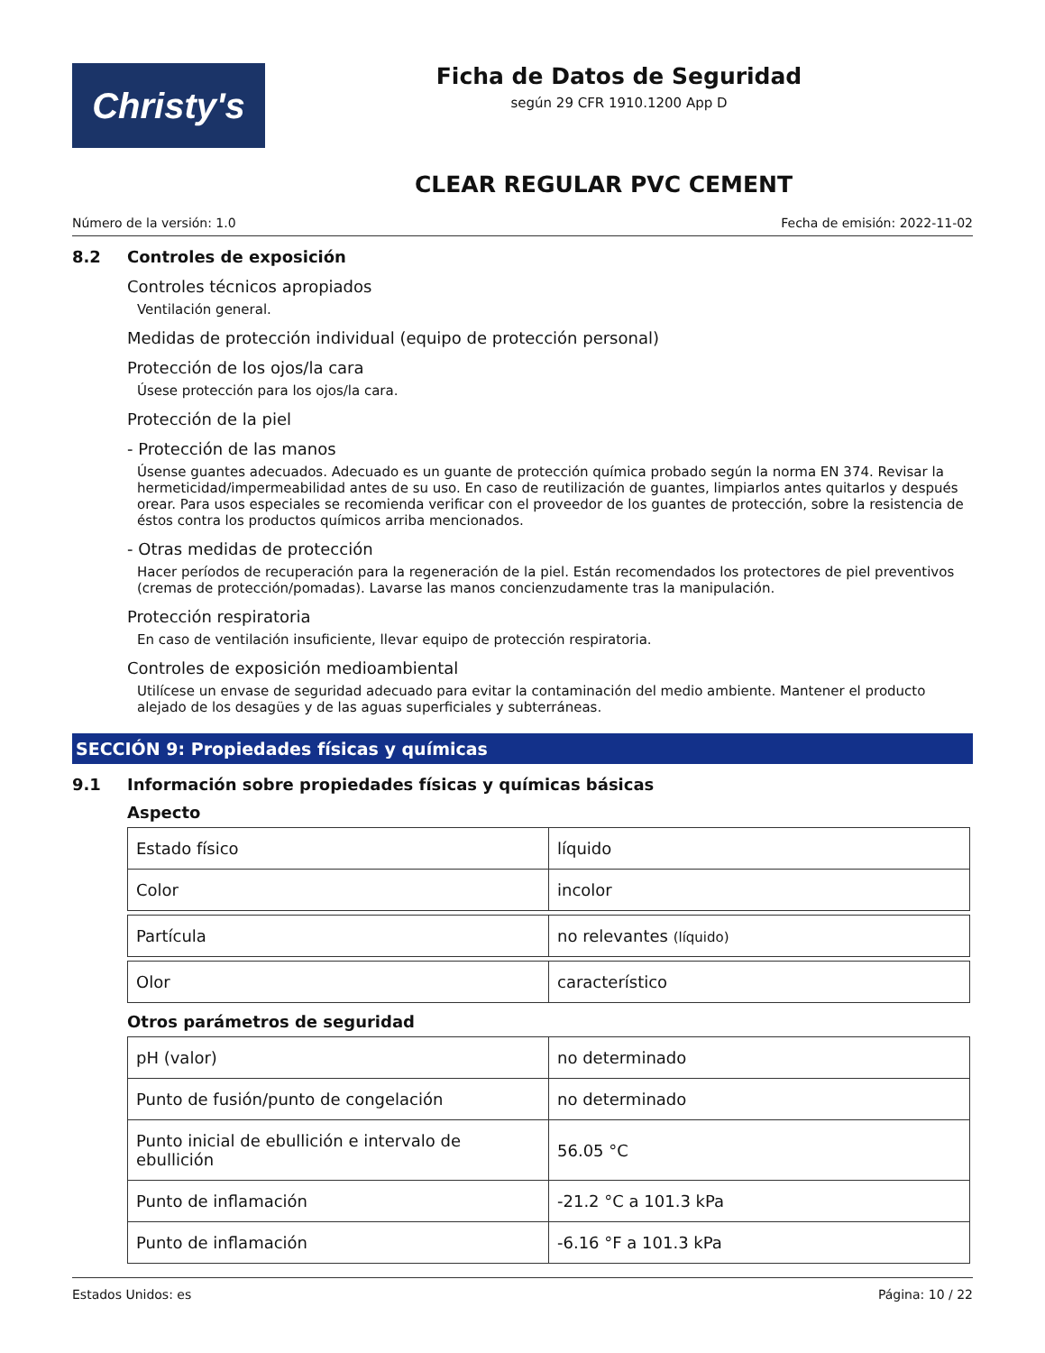Christy's
Ficha de Datos de Seguridad
según 29 CFR 1910.1200 App D
CLEAR REGULAR PVC CEMENT
Número de la versión: 1.0 Fecha de emisión: 2022-11-02
8.2 Controles de exposición
Controles técnicos apropiados
Ventilación general.
Medidas de protección individual (equipo de protección personal)
Protección de los ojos/la cara
Úsese protección para los ojos/la cara.
Protección de la piel
- Protección de las manos
Úsense guantes adecuados. Adecuado es un guante de protección química probado según la norma EN 374. Revisar la hermeticidad/impermeabilidad antes de su uso. En caso de reutilización de guantes, limpiarlos antes quitarlos y después orear. Para usos especiales se recomienda verificar con el proveedor de los guantes de protección, sobre la resistencia de éstos contra los productos químicos arriba mencionados.
- Otras medidas de protección
Hacer períodos de recuperación para la regeneración de la piel. Están recomendados los protectores de piel preventivos (cremas de protección/pomadas). Lavarse las manos concienzudamente tras la manipulación.
Protección respiratoria
En caso de ventilación insuficiente, llevar equipo de protección respiratoria.
Controles de exposición medioambiental
Utilícese un envase de seguridad adecuado para evitar la contaminación del medio ambiente. Mantener el producto alejado de los desagües y de las aguas superficiales y subterráneas.
SECCIÓN 9: Propiedades físicas y químicas
9.1 Información sobre propiedades físicas y químicas básicas
Aspecto
| Estado físico | líquido |
| Color | incolor |
| Partícula | no relevantes (líquido) |
| Olor | característico |
Otros parámetros de seguridad
| pH (valor) | no determinado |
| Punto de fusión/punto de congelación | no determinado |
| Punto inicial de ebullición e intervalo de ebullición | 56.05 °C |
| Punto de inflamación | -21.2 °C a 101.3 kPa |
| Punto de inflamación | -6.16 °F a 101.3 kPa |
Estados Unidos: es Página: 10 / 22